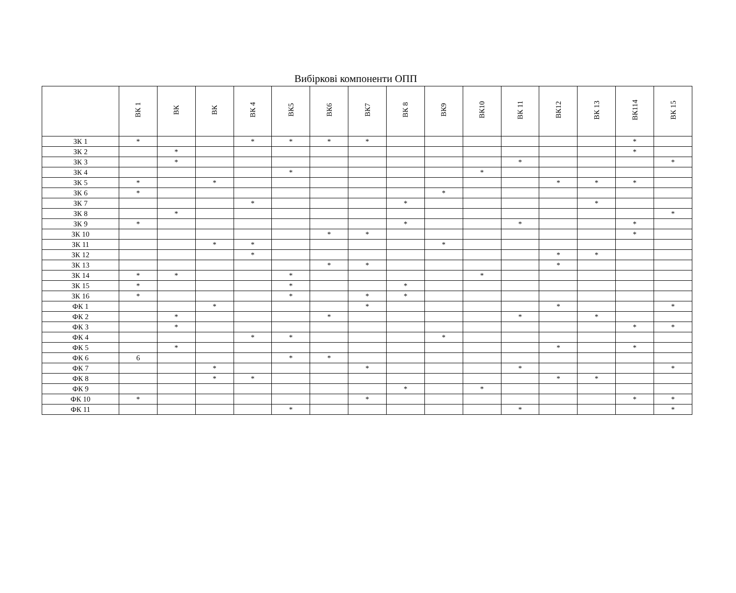Вибіркові компоненти ОПП
| | ВК 1 | ВК | ВК | ВК 4 | ВК5 | ВК6 | ВК7 | ВК 8 | ВК9 | ВК10 | ВК 11 | ВК12 | ВК 13 | ВК114 | ВК 15 |
| --- | --- | --- | --- | --- | --- | --- | --- | --- | --- | --- | --- | --- | --- | --- | --- |
| ЗК 1 | * | | | * | * | * | * | | | | | | | * | |
| ЗК 2 | | * | | | | | | | | | | | | * | |
| ЗК 3 | | * | | | | | | | | | * | | | | * |
| ЗК 4 | | | | | * | | | | | * | | | | | |
| ЗК 5 | * | | * | | | | | | | | | * | * | * | |
| ЗК 6 | * | | | | | | | | * | | | | | | |
| ЗК 7 | | | | * | | | | * | | | | | * | | |
| ЗК 8 | | * | | | | | | | | | | | | | * |
| ЗК 9 | * | | | | | | | * | | | * | | | * | |
| ЗК 10 | | | | | | * | * | | | | | | | * | |
| ЗК 11 | | | * | * | | | | | * | | | | | | |
| ЗК 12 | | | | * | | | | | | | | * | * | | |
| ЗК 13 | | | | | | * | * | | | | | * | | | |
| ЗК 14 | * | * | | | * | | | | | * | | | | | |
| ЗК 15 | * | | | | * | | | * | | | | | | | |
| ЗК 16 | * | | | | * | | * | * | | | | | | | |
| ФК 1 | | | * | | | | * | | | | | * | | | * |
| ФК 2 | | * | | | | * | | | | | * | | * | | |
| ФК 3 | | * | | | | | | | | | | | | * | * |
| ФК 4 | | | | * | * | | | | * | | | | | | |
| ФК 5 | | * | | | | | | | | | | * | | * | |
| ФК 6 | 6 | | | | * | * | | | | | | | | | |
| ФК 7 | | | * | | | | * | | | | * | | | | * |
| ФК 8 | | | * | * | | | | | | | | * | * | | |
| ФК 9 | | | | | | | | * | | * | | | | | |
| ФК 10 | * | | | | | | * | | | | | | | * | * |
| ФК 11 | | | | | * | | | | | | * | | | | * |